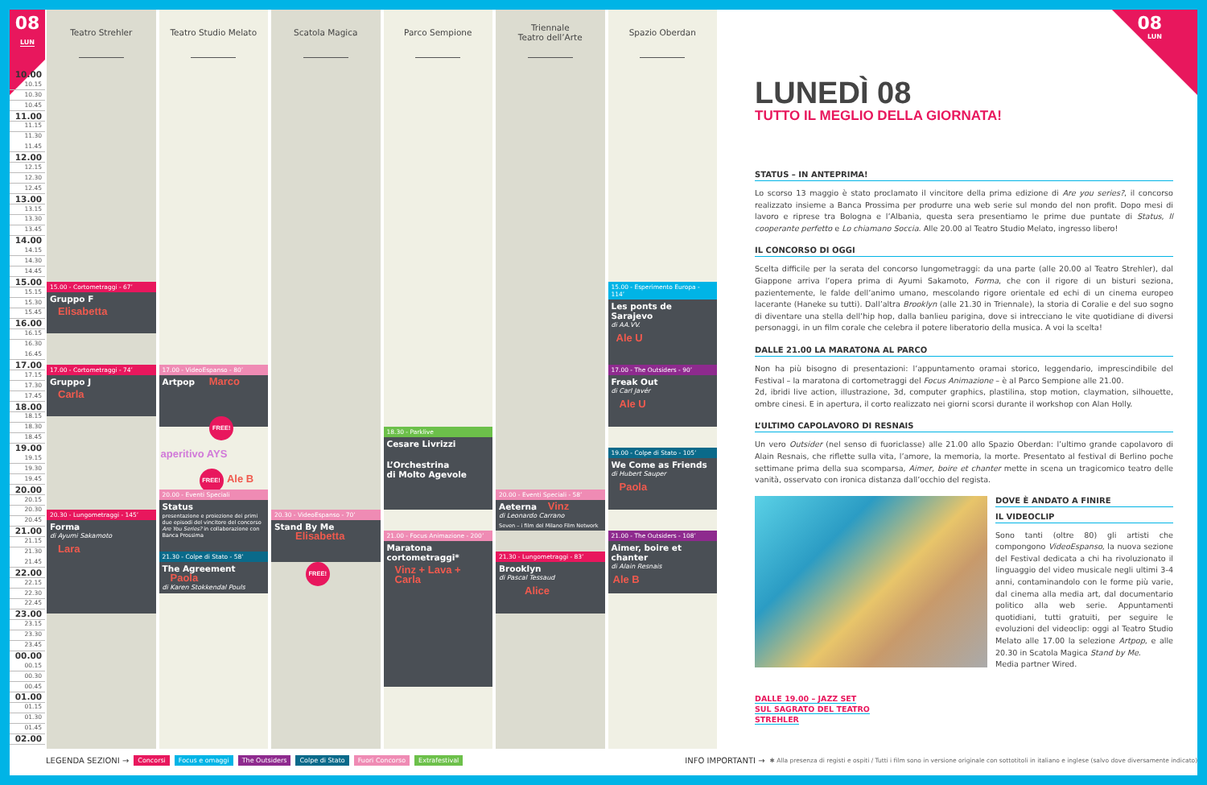08
LUN
Teatro Strehler.
Teatro Studio Melato.
Scatola Magica.
Parco Sempione.
Triennale
Teatro dell’Arte.
Spazio Oberdan.
10.00
10.15
10.30
10.45
11.00
11.15
11.30
11.45
12.00
12.15
12.30
12.45
13.00
13.15
13.30
13.45
14.00
14.15
14.30
14.45
15.00
15.15
15.30
15.45
16.00
16.15
16.30
16.45
17.00
17.15
17.30
17.45
18.00
18.15
18.30
18.45
19.00
19.15
19.30
19.45
20.00
20.15
20.30
20.45
21.00
21.15
21.30
21.45
22.00
22.15
22.30
22.45
23.00
23.15
23.30
23.45
00.00
00.15
00.30
00.45
01.00
01.15
01.30
01.45
02.00
15.00 - Cortometraggi - 67’
Gruppo F
Elisabetta
17.00 - Cortometraggi - 74’
Gruppo J
Carla
20.30 - Lungometraggi - 145’
Forma
di Ayumi Sakamoto
Lara
17.00 - VideoEspanso - 80’
Artpop Marco
FREE!
aperitivo AYS
FREE! Ale B
20.00 - Eventi Speciali
Status
presentazione e proiezione dei primi due episodi del vincitore del concorso Are You Series? in collaborazione con Banca Prossima
21.30 - Colpe di Stato - 58’
The Agreement Paola
di Karen Stokkendal Pouls
20.30 - VideoEspanso - 70’
Stand By Me
Elisabetta
FREE!
18.30 - Parklive
Cesare Livrizzi
L’Orchestrina
di Molto Agevole
21.00 - Focus Animazione - 200’
Maratona cortometraggi*
Vinz + Lava +
Carla
20.00 - Eventi Speciali - 58’
Aeterna Vinz
di Leonardo Carrano
Seven – i film del Milano Film Network
21.30 - Lungometraggi - 83’
Brooklyn
di Pascal Tessaud
Alice
15.00 - Esperimento Europa - 114’
Les ponts de Sarajevo
di AA.VV.
Ale U
17.00 - The Outsiders - 90’
Freak Out
di Carl Javér
Ale U
19.00 - Colpe di Stato - 105’
We Come as Friends
di Hubert Sauper
Paola
21.00 - The Outsiders - 108’
Aimer, boire et chanter
di Alain Resnais
Ale B
08
LUN
LUNEDÌ 08
TUTTO IL MEGLIO DELLA GIORNATA!
STATUS – IN ANTEPRIMA!
Lo scorso 13 maggio è stato proclamato il vincitore della prima edizione di Are you series?, il concorso realizzato insieme a Banca Prossima per produrre una web serie sul mondo del non profit. Dopo mesi di lavoro e riprese tra Bologna e l’Albania, questa sera presentiamo le prime due puntate di Status, Il cooperante perfetto e Lo chiamano Soccia. Alle 20.00 al Teatro Studio Melato, ingresso libero!
IL CONCORSO DI OGGI
Scelta difficile per la serata del concorso lungometraggi: da una parte (alle 20.00 al Teatro Strehler), dal Giappone arriva l’opera prima di Ayumi Sakamoto, Forma, che con il rigore di un bisturi seziona, pazientemente, le falde dell’animo umano, mescolando rigore orientale ed echi di un cinema europeo lacerante (Haneke su tutti). Dall’altra Brooklyn (alle 21.30 in Triennale), la storia di Coralie e del suo sogno di diventare una stella dell’hip hop, dalla banlieu parigina, dove si intrecciano le vite quotidiane di diversi personaggi, in un film corale che celebra il potere liberatorio della musica. A voi la scelta!
DALLE 21.00 LA MARATONA AL PARCO
Non ha più bisogno di presentazioni: l’appuntamento oramai storico, leggendario, imprescindibile del Festival – la maratona di cortometraggi del Focus Animazione – è al Parco Sempione alle 21.00.
2d, ibridi live action, illustrazione, 3d, computer graphics, plastilina, stop motion, claymation, silhouette, ombre cinesi. E in apertura, il corto realizzato nei giorni scorsi durante il workshop con Alan Holly.
L’ULTIMO CAPOLAVORO DI RESNAIS
Un vero Outsider (nel senso di fuoriclasse) alle 21.00 allo Spazio Oberdan: l’ultimo grande capolavoro di Alain Resnais, che riflette sulla vita, l’amore, la memoria, la morte. Presentato al festival di Berlino poche settimane prima della sua scomparsa, Aimer, boire et chanter mette in scena un tragicomico teatro delle vanità, osservato con ironica distanza dall’occhio del regista.
DOVE È ANDATO A FINIRE
IL VIDEOCLIP
Sono tanti (oltre 80) gli artisti che compongono VideoEspanso, la nuova sezione del Festival dedicata a chi ha rivoluzionato il linguaggio del video musicale negli ultimi 3-4 anni, contaminandolo con le forme più varie, dal cinema alla media art, dal documentario politico alla web serie. Appuntamenti quotidiani, tutti gratuiti, per seguire le evoluzioni del videoclip: oggi al Teatro Studio Melato alle 17.00 la selezione Artpop, e alle 20.30 in Scatola Magica Stand by Me.
Media partner Wired.
DALLE 19.00 – JAZZ SET
SUL SAGRATO DEL TEATRO
STREHLER
LEGENDA SEZIONI → Concorsi Focus e omaggi The Outsiders Colpe di Stato Fuori Concorso Extrafestival INFO IMPORTANTI → ✱ Alla presenza di registi e ospiti / Tutti i film sono in versione originale con sottotitoli in italiano e inglese (salvo dove diversamente indicato)